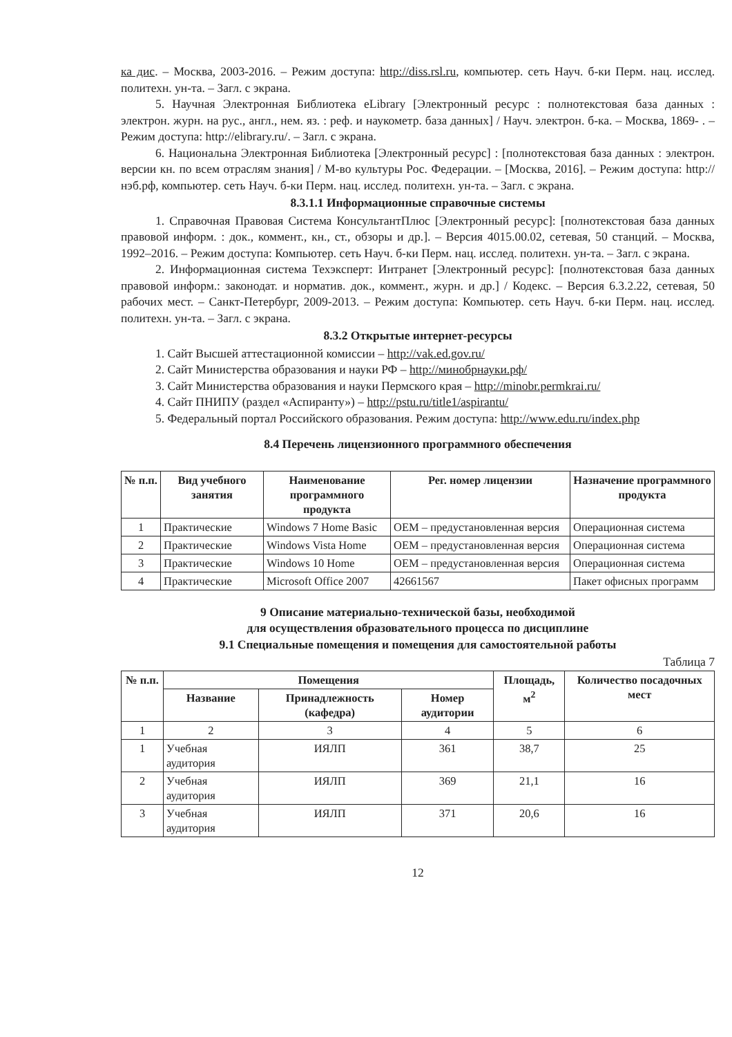ка дис. – Москва, 2003-2016. – Режим доступа: http://diss.rsl.ru, компьютер. сеть Науч. б-ки Перм. нац. исслед. политехн. ун-та. – Загл. с экрана.
5. Научная Электронная Библиотека eLibrary [Электронный ресурс : полнотекстовая база данных : электрон. журн. на рус., англ., нем. яз. : реф. и наукометр. база данных] / Науч. электрон. б-ка. – Москва, 1869- . – Режим доступа: http://elibrary.ru/. – Загл. с экрана.
6. Национальна Электронная Библиотека [Электронный ресурс] : [полнотекстовая база данных : электрон. версии кн. по всем отраслям знания] / М-во культуры Рос. Федерации. – [Москва, 2016]. – Режим доступа: http://нэб.рф, компьютер. сеть Науч. б-ки Перм. нац. исслед. политехн. ун-та. – Загл. с экрана.
8.3.1.1 Информационные справочные системы
1. Справочная Правовая Система КонсультантПлюс [Электронный ресурс]: [полнотекстовая база данных правовой информ. : док., коммент., кн., ст., обзоры и др.]. – Версия 4015.00.02, сетевая, 50 станций. – Москва, 1992–2016. – Режим доступа: Компьютер. сеть Науч. б-ки Перм. нац. исслед. политехн. ун-та. – Загл. с экрана.
2. Информационная система Техэксперт: Интранет [Электронный ресурс]: [полнотекстовая база данных правовой информ.: законодат. и норматив. док., коммент., журн. и др.] / Кодекс. – Версия 6.3.2.22, сетевая, 50 рабочих мест. – Санкт-Петербург, 2009-2013. – Режим доступа: Компьютер. сеть Науч. б-ки Перм. нац. исслед. политехн. ун-та. – Загл. с экрана.
8.3.2 Открытые интернет-ресурсы
1. Сайт Высшей аттестационной комиссии – http://vak.ed.gov.ru/
2. Сайт Министерства образования и науки РФ – http://минобрнауки.рф/
3. Сайт Министерства образования и науки Пермского края – http://minobr.permkrai.ru/
4. Сайт ПНИПУ (раздел «Аспиранту») – http://pstu.ru/title1/aspirantu/
5. Федеральный портал Российского образования. Режим доступа: http://www.edu.ru/index.php
8.4 Перечень лицензионного программного обеспечения
| № п.п. | Вид учебного занятия | Наименование программного продукта | Рег. номер лицензии | Назначение программного продукта |
| --- | --- | --- | --- | --- |
| 1 | Практические | Windows 7 Home Basic | OEM – предустановленная версия | Операционная система |
| 2 | Практические | Windows Vista Home | OEM – предустановленная версия | Операционная система |
| 3 | Практические | Windows 10 Home | OEM – предустановленная версия | Операционная система |
| 4 | Практические | Microsoft Office 2007 | 42661567 | Пакет офисных программ |
9 Описание материально-технической базы, необходимой
для осуществления образовательного процесса по дисциплине
9.1 Специальные помещения и помещения для самостоятельной работы
Таблица 7
| № п.п. | Помещения | | | Площадь, м<sup>2</sup> | Количество посадочных мест |
| --- | --- | --- | --- | --- | --- |
| | Название | Принадлежность (кафедра) | Номер аудитории | | |
| 1 | 2 | 3 | 4 | 5 | 6 |
| 1 | Учебная аудитория | ИЯЛП | 361 | 38,7 | 25 |
| 2 | Учебная аудитория | ИЯЛП | 369 | 21,1 | 16 |
| 3 | Учебная аудитория | ИЯЛП | 371 | 20,6 | 16 |
12